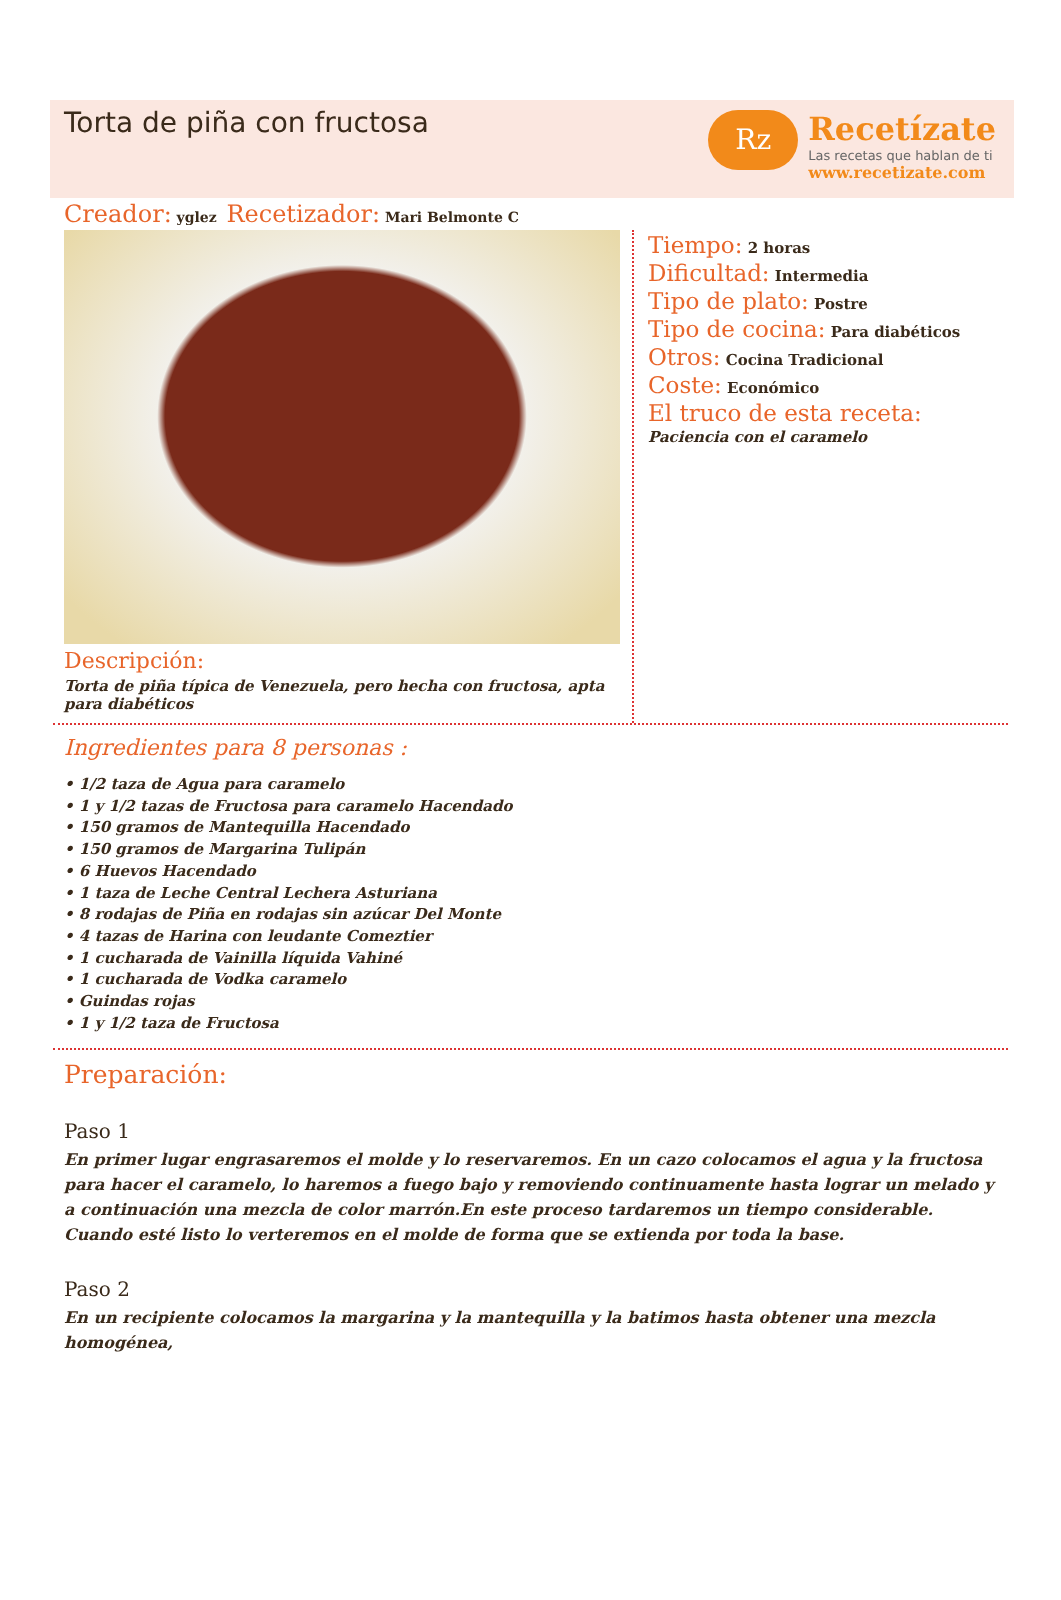Torta de piña con fructosa
Rz
Recetízate
Las recetas que hablan de ti
www.recetizate.com
Creador: yglez Recetizador: Mari Belmonte C
Descripción:
Torta de piña típica de Venezuela, pero hecha con fructosa, apta para diabéticos
Tiempo: 2 horas
Dificultad: Intermedia
Tipo de plato: Postre
Tipo de cocina: Para diabéticos
Otros: Cocina Tradicional
Coste: Económico
El truco de esta receta:
Paciencia con el caramelo
Ingredientes para 8 personas :
• 1/2 taza de Agua para caramelo
• 1 y 1/2 tazas de Fructosa para caramelo Hacendado
• 150 gramos de Mantequilla Hacendado
• 150 gramos de Margarina Tulipán
• 6 Huevos Hacendado
• 1 taza de Leche Central Lechera Asturiana
• 8 rodajas de Piña en rodajas sin azúcar Del Monte
• 4 tazas de Harina con leudante Comeztier
• 1 cucharada de Vainilla líquida Vahiné
• 1 cucharada de Vodka caramelo
• Guindas rojas
• 1 y 1/2 taza de Fructosa
Preparación:
Paso 1
En primer lugar engrasaremos el molde y lo reservaremos. En un cazo colocamos el agua y la fructosa para hacer el caramelo, lo haremos a fuego bajo y removiendo continuamente hasta lograr un melado y a continuación una mezcla de color marrón.En este proceso tardaremos un tiempo considerable. Cuando esté listo lo verteremos en el molde de forma que se extienda por toda la base.
Paso 2
En un recipiente colocamos la margarina y la mantequilla y la batimos hasta obtener una mezcla homogénea,